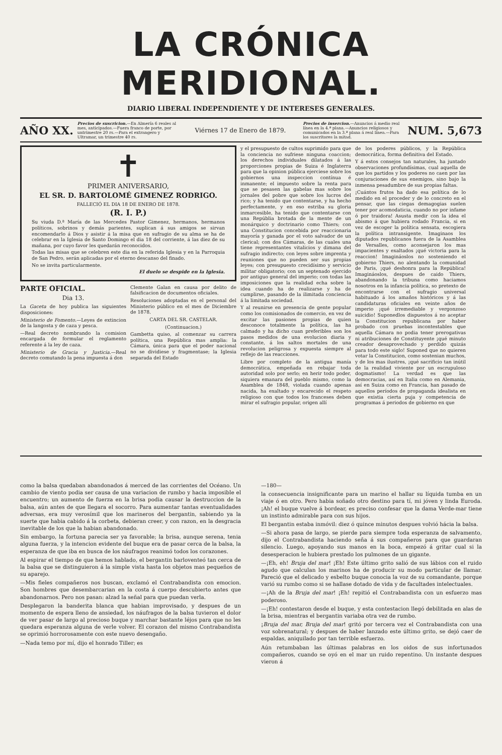LA CRÓNICA MERIDIONAL.
DIARIO LIBERAL INDEPENDIENTE Y DE INTERESES GENERALES.
AÑO XX. Precios de suscricion.—En Almería 6 reales al mes, anticipados.—Fuera franco de porte, por untrimestre 20 rs.—Para el extrangero y Ultramar, un trimestre 40 rs. Viérnes 17 de Enero de 1879. Precios de insercion.—Anuncios á medio real línea en la 4.ª plana.—Anuncios religiosos y comunicados en la 3.ª plana á real línea.—Para los suscritores la mitad. NUM. 5,673
✝
PRIMER ANIVERSARIO,
EL SR. D. BARTOLOMÉ GIMENEZ RODRIGO.
FALLECIÓ EL DIA 18 DE ENERO DE 1878.
(R. I. P.)
Su viuda D.ª María de las Mercedes Pastor Gimenez, hermanos, hermanos políticos, sobrinos y demás parientes, suplican á sus amigos se sirvan encomendarlo á Dios y asistir á la misa que en sufragio de su alma se ha de celebrar en la Iglesia de Santo Domingo el dia 18 del corriente, á las diez de su mañana, por cuyo favor les quedarán reconocidos.
Todas las misas que se celebren este dia en la referida Iglesia y en la Parroquia de San Pedro, serán aplicadas por el eterno descanso del finado.
No se invita particularmente.
El duelo se despide en la Iglesia.
PARTE OFICIAL.
Dia 13.
La Gaceta de hoy publica las siguientes disposiciones:
Ministerio de Fomento.—Leyes de extincion de la langosta y de caza y pesca.
—Real decreto nombrando la comision encargada de formular el reglamento referente á la ley de caza.
Ministerio de Gracia y Justicia.—Real decreto comutando la pena impuesta á don
Clemente Galan en causa por delito de falsificacion de documentos oficiales.
Resoluciones adoptadas en el personal del Ministerio público en el mes de Diciembre de 1878.
CARTA DEL SR. CASTELAR.
(Continuacion.)
Gambetta quiso, al comenzar su carrera política, una República mas amplia: la Cámara, única para que el poder nacional no se dividiese y fragmentase; la Iglesia separada del Estado
y el presupuesto de cultos suprimido para que la conciencia no sufriese ninguna coaccion; los derechos individuales dilatados á las proporciones propias de Suiza é Inglaterra para que la opinion pública ejerciese sobre los gobiernos una inspeccion contínua é inmanente; el impuesto sobre la renta para que se pesasen las gabelas mas sobre los jornales del pobre que sobre los lucros del rico; y ha tenido que contentarse, y ha hecho perfectamente, y en eso estriba su gloria inmarcesible, ha tenido que contentarse con una Repúblia brotada de la mente de un monárquico y doctrinario como Thiers; con una Constitucion concebida por reaccionaria mayoría y ganada por el voto salvador de un clerical; con dos Cámaras, de las cuales una tiene representantes vitalicios y dimana del sufragio indirecto; con leyes sobre imprenta y reuniones que no pueden ser sus propias leyes; con presupuesto crecidísimo y servicio militar obligatorio; con un septenado ejercido por antiguo general del imperio; con todas las imposiciones que la realidad echa sobre la idea cuando ha de realizarse y ha de cumplirse, pasando de la ilimitada conciencia á la limitada sociedad.
Y al reunirse en presencia de gente popular como los comisionados de comercio, en vez de excitar las pasiones propias de quien desconoce totalmente la política, las ha calmado y ha dicho cuan preferibles son los pasos medidos de una evolucion diaria y constante, á los saltos mortales de una revolucion peligrosa y expuesta siempre al reflejo de las reacciones.
Libre por completo de la antigua manía democrática, empeñada en rebajar toda autoridad solo por serlo; en herir todo poder, siquiera emanara del pueblo mismo, como la Asamblea de 1848, violada cuando apenas nacida, ha exaltado y encarecido el respeto religioso con que todos los franceses deben mirar el sufragio popular, origen allí
de los poderes públicos, y la República democrática, forma definitiva del Estado.
Y á estos consejos tan naturales, ha juntado observaciones profundísimas, cual aquella de que los partidos y los poderes no caen por las conjuraciones de sus enemigos, sino bajo la inmensa pesadumbre de sus propias faltas.
¡Cuántos frutos ha dado esa política de lo medido en el proceder y de lo concreto en el pensar, que las ciegas demagogias suelen tener por acomodaticia, cuando no por infame ó por traidora! Asusta medir con la idea el abismo á que hubiera rodado Francia, si en vez de escoger la política sensata, escogiera la política intransigente. Imaginaos los diputados republicanos fuera de la Asamblea de Versalles, como aconsejaron los mas impacientes y exaltados ¡qué victoria para la reaccion! Imagináoslos no sosteniendo el gobierno Thiers, no alentando la comunidad de Paris, ¡qué deshonra para la República! Imagináoslos, despues de caido Thiers, abandonando la tribuna como haciamos nosotros en la infancia política, so pretexto de encontrarse con el sufragio universal habituado á los amaños históricos y á las candidaturas oficiales en veinte años de imperio ¡qué irremediable y vergonzoso suicidio! Suponedlos dispuestos á no aceptar la Constitucion republicana por haber probado con pruebas incontestables que aquella Cámara no podia tener prerogativas ni atribuciones de Constituyente ¡qué minuto creador desaprovechado y perdido quizás para todo este siglo! Suponed que no quieren votar la Constitucion, como sostenian muchos, y de los mas ilustres, ¡qué sacrificio tan inútil de la realidad viviente por un escrupuloso dogmatismo! La verdad es que las democracias, así en Italia como en Alemania, así en Suiza como en Francia, han pasado de aquellos períodos de propaganda idealista en que existia cierta puja y competencia de programas á periodos de gobierno en que
como la balsa quedaban abandonados á merced de las corrientes del Océano. Un cambio de viento podia ser causa de una variacion de rumbo y hacia imposible el encuentro; un aumento de fuerza en la brisa podia causar la destruccion de la balsa, aún antes de que llegara el socorro. Para aumentar tantas eventualidades adversas, era muy verosímil que los marineros del bergantin, sabiendo ya la suerte que habia cabido á la corbeta, debieran creer, y con razon, en la desgracia inevitable de los que la habian abandonado.
Sin embargo, la fortuna parecia ser ya favorable; la brisa, aunque serena, tenia alguna fuerza, y la intencion evidente del buque era de pasar cerca de la balsa, la esperanza de que iba en busca de los náufragos reanimó todos los corazones.
Al espirar el tiempo de que hemos hablado, el bergantin barloventeó tan cerca de la balsa que se distinguieron á la simple vista hasta los objetos mas pequeños de su aparejo.
—Mis fieles compañeros nos buscan, exclamó el Contrabandista con emocion. Son hombres que desembarcarian en la costa á cuerpo descubierto antes que abandonarnos. Pero nos pasan: alzad la señal para que puedan verla.
Desplegaron la banderita blanca que habian improvisado, y despues de un momento de espera lleno de ansiedad, los náufragos de la balsa tuvieron el dolor de ver pasar de largo al precioso buque y marchar bastante léjos para que no les quedara esperanza alguna de verle volver. El corazon del mismo Contrabandista se oprimió horrorosamente con este nuevo desengaño.
—Nada temo por mí, dijo el honrado Tiller; es
—180—
la consecuencia insignificante para un marino el hallar su líquida tumba en un viaje ó en otro. Pero habia soñado otro destino para tí, mi jóven y linda Euroda. ¡Ah! el buque vuelve á bordear, es preciso confesar que la dama Verde-mar tiene un instinto admirable para con sus hijos.
El bergantin estaba inmóvil: diez ó quince minutos despues volvió hácia la balsa.
—Si ahora pasa de largo, se pierde para siempre toda esperanza de salvamento, dijo el Contrabandista haciendo seña á sus compañeros para que guardaran silencio. Luego, apoyando sus manos en la boca, empezó á gritar cual si la desesperacion le hubiera prestado los pulmones de un gigante.
—¡Eh, eh! Bruja del mar! ¡Eh! Este último grito salió de sus lábios con el ruido agudo que calculan los marinos ha de producir su modo particular de llamar. Pareció que el delicado y esbelto buque conocia la voz de su comandante, porque varió su rumbo como si se hallase dotado de vida y de facultades intelectuales.
—¡Ah de la Bruja del mar! ¡Eh! repitió el Contrabandista con un esfuerzo mas poderoso.
—¡Eh! contestaron desde el buque, y esta contestacion llegó debilitada en alas de la brisa, mientras el bergantin variaba otra vez de rumbo.
¡Bruja del mar, Bruja del mar! gritó por tercera vez el Contrabandista con una voz sobrenatural; y despues de haber lanzado este último grito, se dejó caer de espaldas, aniquilado por tan terrible esfuerzo.
Aún retumbaban las últimas palabras en los oidos de sus infortunados compañeros, cuando se oyó en el mar un ruido repentino. Un instante despues vieron á